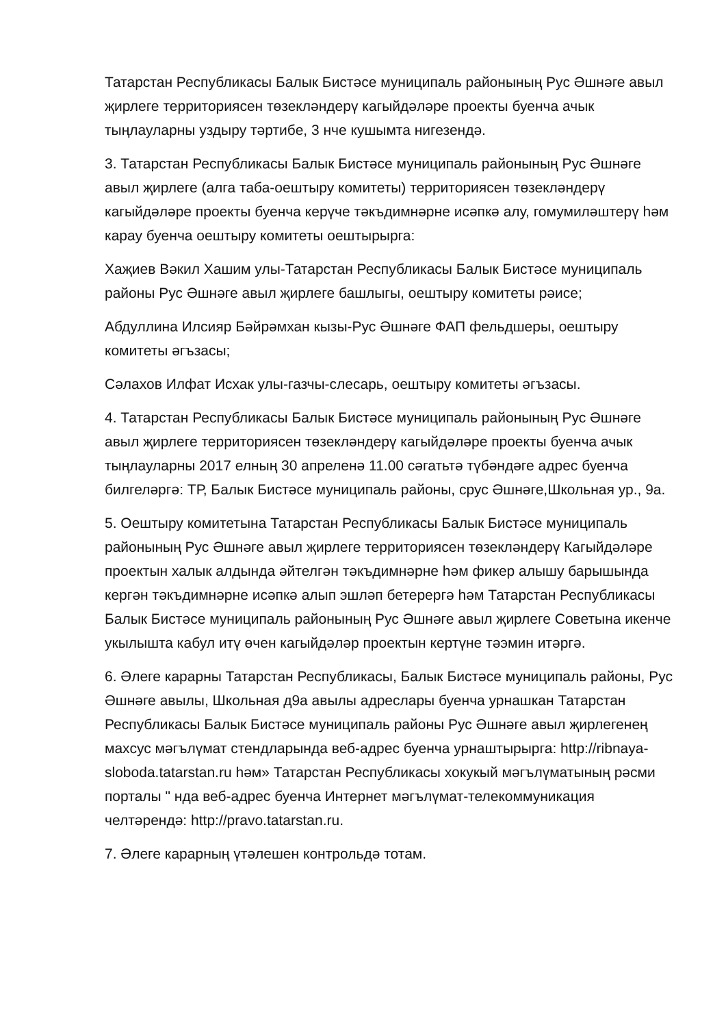Татарстан Республикасы Балык Бистәсе муниципаль районының Рус Әшнәге авыл җирлеге территориясен төзекләндерү кагыйдәләре проекты буенча ачык тыңлауларны уздыру тәртибе, 3 нче кушымта нигезендә.
3. Татарстан Республикасы Балык Бистәсе муниципаль районының Рус Әшнәге авыл җирлеге (алга таба-оештыру комитеты) территориясен төзекләндерү кагыйдәләре проекты буенча керүче тәкъдимнәрне исәпкә алу, гомумиләштерү һәм карау буенча оештыру комитеты оештырырга:
Хаҗиев Вәкил Хашим улы-Татарстан Республикасы Балык Бистәсе муниципаль районы Рус Әшнәге авыл җирлеге башлыгы, оештыру комитеты рәисе;
Абдуллина Илсияр Бәйрәмхан кызы-Рус Әшнәге ФАП фельдшеры, оештыру комитеты әгъзасы;
Сәлахов Илфат Исхак улы-газчы-слесарь, оештыру комитеты әгъзасы.
4. Татарстан Республикасы Балык Бистәсе муниципаль районының Рус Әшнәге авыл җирлеге территориясен төзекләндерү кагыйдәләре проекты буенча ачык тыңлауларны 2017 елның 30 апреленә 11.00 сәгатьтә түбәндәге адрес буенча билгеләргә: ТР, Балык Бистәсе муниципаль районы, срус Әшнәге,Школьная ур., 9а.
5. Оештыру комитетына Татарстан Республикасы Балык Бистәсе муниципаль районының Рус Әшнәге авыл җирлеге территориясен төзекләндерү Кагыйдәләре проектын халык алдында әйтелгән тәкъдимнәрне һәм фикер алышу барышында кергән тәкъдимнәрне исәпкә алып эшләп бетерергә һәм Татарстан Республикасы Балык Бистәсе муниципаль районының Рус Әшнәге авыл җирлеге Советына икенче укылышта кабул итү өчен кагыйдәләр проектын кертүне тәэмин итәргә.
6. Әлеге карарны Татарстан Республикасы, Балык Бистәсе муниципаль районы, Рус Әшнәге авылы, Школьная д9а авылы адреслары буенча урнашкан Татарстан Республикасы Балык Бистәсе муниципаль районы Рус Әшнәге авыл җирлегенең махсус мәгълүмат стендларында веб-адрес буенча урнаштырырга: http://ribnaya-sloboda.tatarstan.ru һәм» Татарстан Республикасы хокукый мәгълүматының рәсми порталы " нда веб-адрес буенча Интернет мәгълүмат-телекоммуникация челтәрендә: http://pravo.tatarstan.ru.
7. Әлеге карарның үтәлешен контрольдә тотам.